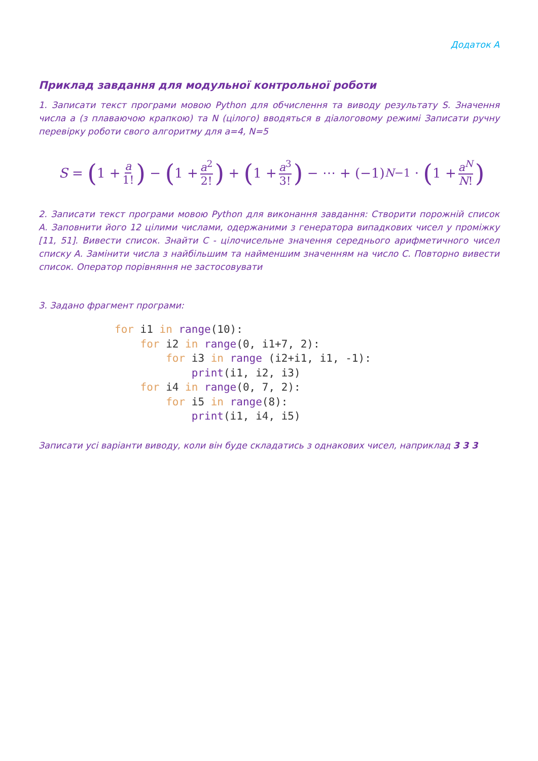Додаток А
Приклад завдання для модульної контрольної роботи
1. Записати текст програми мовою Python для обчислення та виводу результату S. Значення числа a (з плаваючою крапкою) та N (цілого) вводяться в діалоговому режимі Записати ручну перевірку роботи свого алгоритму для a=4, N=5
S = (1 + a 1!) − (1 + a<sup>2</sup> 2!) + (1 + a<sup>3</sup> 3!) − ⋯ + (−1)<sup>N−1</sup> · (1 + a<sup>N</sup> N!)
2. Записати текст програми мовою Python для виконання завдання: Створити порожній список А. Заповнити його 12 цілими числами, одержаними з генератора випадкових чисел у проміжку [11, 51]. Вивести список. Знайти С - цілочисельне значення середнього арифметичного чисел списку А. Замінити числа з найбільшим та найменшим значенням на число С. Повторно вивести список. Оператор порівняння не застосовувати
3. Задано фрагмент програми:
for i1 in range(10):
    for i2 in range(0, i1+7, 2):
        for i3 in range (i2+i1, i1, -1):
            print(i1, i2, i3)
    for i4 in range(0, 7, 2):
        for i5 in range(8):
            print(i1, i4, i5)
Записати усі варіанти виводу, коли він буде складатись з однакових чисел, наприклад 3 3 3